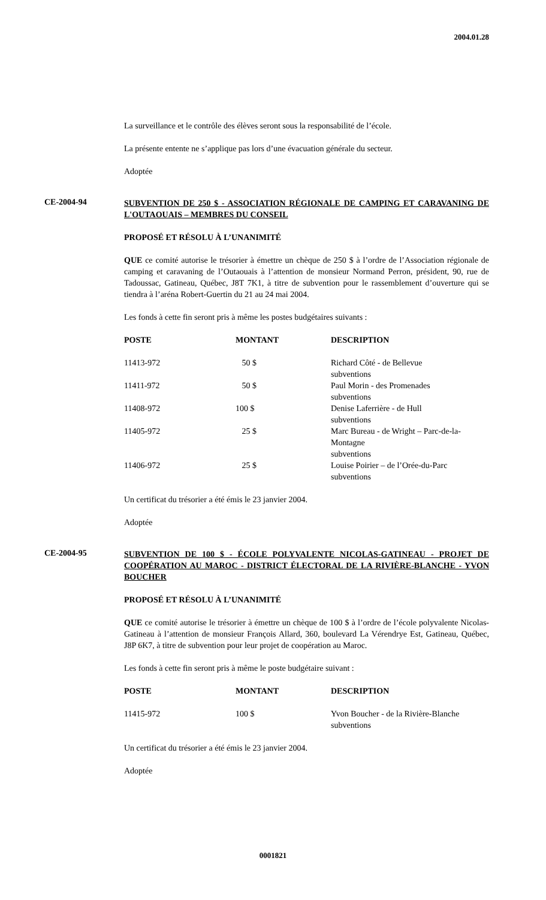2004.01.28
La surveillance et le contrôle des élèves seront sous la responsabilité de l’école.
La présente entente ne s’applique pas lors d’une évacuation générale du secteur.
Adoptée
CE-2004-94
SUBVENTION DE 250 $ - ASSOCIATION RÉGIONALE DE CAMPING ET CARAVANING DE L'OUTAOUAIS – MEMBRES DU CONSEIL
PROPOSÉ ET RÉSOLU À L’UNANIMITÉ
QUE ce comité autorise le trésorier à émettre un chèque de 250 $ à l’ordre de l’Association régionale de camping et caravaning de l’Outaouais à l’attention de monsieur Normand Perron, président, 90, rue de Tadoussac, Gatineau, Québec, J8T 7K1, à titre de subvention pour le rassemblement d’ouverture qui se tiendra à l’aréna Robert-Guertin du 21 au 24 mai 2004.
Les fonds à cette fin seront pris à même les postes budgétaires suivants :
| POSTE | MONTANT | DESCRIPTION |
| --- | --- | --- |
| 11413-972 | 50 $ | Richard Côté - de Bellevue subventions |
| 11411-972 | 50 $ | Paul Morin - des Promenades subventions |
| 11408-972 | 100 $ | Denise Laferrière - de Hull subventions |
| 11405-972 | 25 $ | Marc Bureau - de Wright – Parc-de-la-Montagne subventions |
| 11406-972 | 25 $ | Louise Poirier – de l’Orée-du-Parc subventions |
Un certificat du trésorier a été émis le 23 janvier 2004.
Adoptée
CE-2004-95
SUBVENTION DE 100 $ - ÉCOLE POLYVALENTE NICOLAS-GATINEAU - PROJET DE COOPÉRATION AU MAROC - DISTRICT ÉLECTORAL DE LA RIVIÈRE-BLANCHE - YVON BOUCHER
PROPOSÉ ET RÉSOLU À L’UNANIMITÉ
QUE ce comité autorise le trésorier à émettre un chèque de 100 $ à l’ordre de l’école polyvalente Nicolas-Gatineau à l’attention de monsieur François Allard, 360, boulevard La Vérendrye Est, Gatineau, Québec, J8P 6K7, à titre de subvention pour leur projet de coopération au Maroc.
Les fonds à cette fin seront pris à même le poste budgétaire suivant :
| POSTE | MONTANT | DESCRIPTION |
| --- | --- | --- |
| 11415-972 | 100 $ | Yvon Boucher - de la Rivière-Blanche subventions |
Un certificat du trésorier a été émis le 23 janvier 2004.
Adoptée
0001821